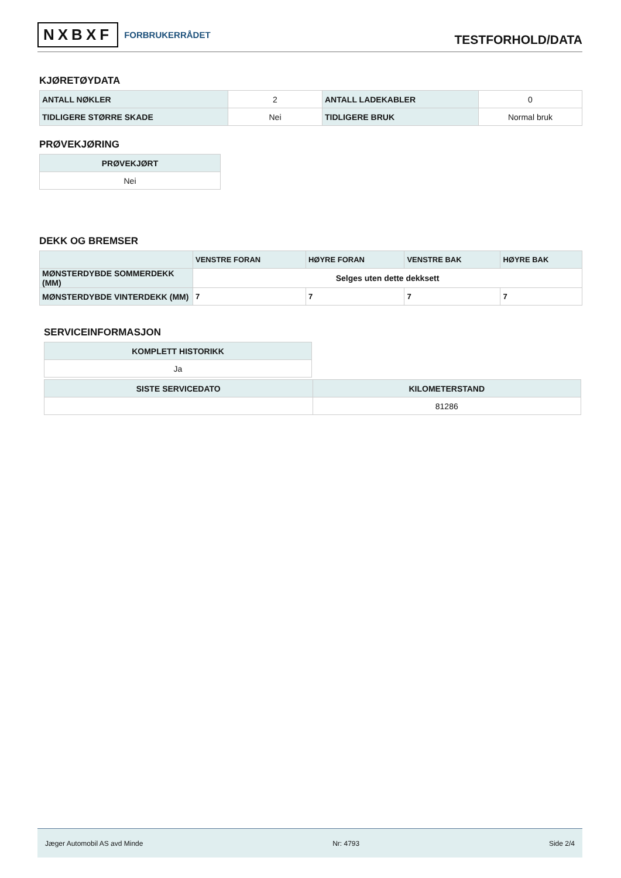NXBXF FORBRUKERRÅDET
TESTFORHOLD/DATA
KJØRETØYDATA
| ANTALL NØKLER | 2 | ANTALL LADEKABLER | 0 |
| TIDLIGERE STØRRE SKADE | Nei | TIDLIGERE BRUK | Normal bruk |
PRØVEKJØRING
| PRØVEKJØRT |
| --- |
| Nei |
DEKK OG BREMSER
| | VENSTRE FORAN | HØYRE FORAN | VENSTRE BAK | HØYRE BAK |
| --- | --- | --- | --- | --- |
| MØNSTERDYBDE SOMMERDEKK (MM) | Selges uten dette dekksett | | | |
| MØNSTERDYBDE VINTERDEKK (MM) | 7 | 7 | 7 | 7 |
SERVICEINFORMASJON
| KOMPLETT HISTORIKK |
| --- |
| Ja |
| SISTE SERVICEDATO | KILOMETERSTAND |
| --- | --- |
| | 81286 |
Jæger Automobil AS avd Minde Nr: 4793 Side 2/4